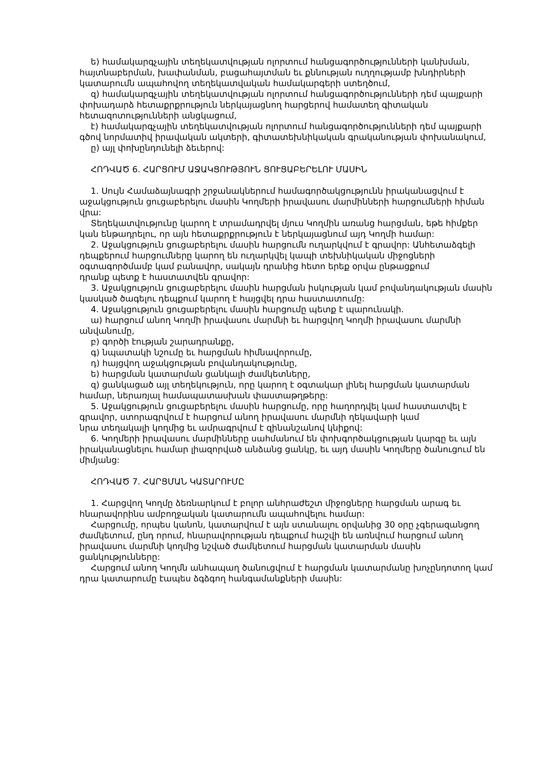ե) համակարգչային տեղեկատվության ոլորտում հանցագործությունների կանխման, հայտնաբերման, խափանման, բացահայտման եւ քննության ուղղությամբ խնդիրների կատարումն ապահովող տեղեկատվական համակարգերի ստեղծում,
զ) համակարգչային տեղեկատվության ոլորտում հանցագործությունների դեմ պայքարի փոխադարձ հետաքրքրություն ներկայացնող հարցերով համատեղ գիտական հետազոտությունների անցկացում,
է) համակարգչային տեղեկատվության ոլորտում հանցագործությունների դեմ պայքարի գծով նորմատիվ իրավական ակտերի, գիտատեխնիկական գրականության փոխանակում,
ը) այլ փոխընդունելի ձեւերով:
ՀՈԴՎԱԾ 6. ՀԱՐՑՈՒՄ ԱՋԱԿՑՈՒԹՅՈՒՆ ՑՈՒՑԱԲԵՐԵԼՈՒ ՄԱՍԻՆ
1. Սույն Համաձայնագրի շրջանակներում համագործակցությունն իրականացվում է աջակցություն ցուցաբերելու մասին Կողմերի իրավասու մարմինների հարցումների հիման վրա:
Տեղեկատվությունը կարող է տրամադրվել մյուս Կողմին առանց հարցման, եթե հիմքեր կան ենթադրելու, որ այն հետաքրքրություն է ներկայացնում այդ Կողմի համար:
2. Աջակցություն ցուցաբերելու մասին հարցումն ուղարկվում է գրավոր: Անհետաձգելի դեպքերում հարցումները կարող են ուղարկվել կապի տեխնիկական միջոցների օգտագործմամբ կամ բանավոր, սակայն դրանից հետո երեք օրվա ընթացքում
դրանք պետք է հաստատվեն գրավոր:
3. Աջակցություն ցուցաբերելու մասին հարցման իսկության կամ բովանդակության մասին կասկած ծագելու դեպքում կարող է հայցվել դրա հաստատումը:
4. Աջակցություն ցուցաբերելու մասին հարցումը պետք է պարունակի.
ա) հարցում անող Կողմի իրավասու մարմնի եւ հարցվող Կողմի իրավասու մարմնի անվանումը,
բ) գործի էության շարադրանքը,
գ) նպատակի նշումը եւ հարցման հիմնավորումը,
դ) հայցվող աջակցության բովանդակությունը,
ե) հարցման կատարման ցանկալի ժամկետները,
զ) ցանկացած այլ տեղեկություն, որը կարող է օգտակար լինել հարցման կատարման համար, ներառյալ համապատասխան փաստաթղթերը:
5. Աջակցություն ցուցաբերելու մասին հարցումը, որը հաղորդվել կամ հաստատվել է գրավոր, ստորագրվում է հարցում անող իրավասու մարմնի ղեկավարի կամ
նրա տեղակալի կողմից եւ ամրագրվում է զինանշանով կնիքով:
6. Կողմերի իրավասու մարմինները սահմանում են փոխգործակցության կարգը եւ այն իրականացնելու համար լիազորված անձանց ցանկը, եւ այդ մասին Կողմերը ծանուցում են միմյանց:
ՀՈԴՎԱԾ 7. ՀԱՐՑՄԱՆ ԿԱՏԱՐՈՒՄԸ
1. Հարցվող Կողմը ձեռնարկում է բոլոր անհրաժեշտ միջոցները հարցման արագ եւ հնարավորինս ամբողջական կատարումն ապահովելու համար:
Հարցումը, որպես կանոն, կատարվում է այն ստանալու օրվանից 30 օրը չգերազանցող ժամկետում, ընդ որում, հնարավորության դեպքում հաշվի են առնվում հարցում անող իրավասու մարմնի կողմից նշված ժամկետում հարցման կատարման մասին
ցանկությունները:
Հարցում անող Կողմն անհապաղ ծանուցվում է հարցման կատարմանը խոչընդոտող կամ դրա կատարումը էապես ձգձգող հանգամանքների մասին: